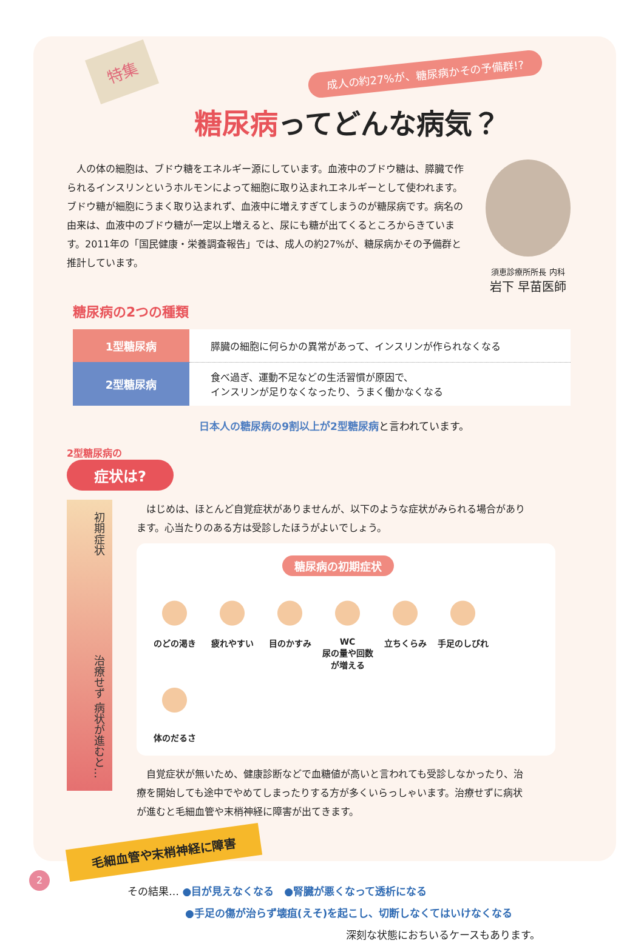特集
成人の約27%が、糖尿病かその予備群!?
糖尿病ってどんな病気？
　人の体の細胞は、ブドウ糖をエネルギー源にしています。血液中のブドウ糖は、膵臓で作られるインスリンというホルモンによって細胞に取り込まれエネルギーとして使われます。ブドウ糖が細胞にうまく取り込まれず、血液中に増えすぎてしまうのが糖尿病です。病名の由来は、血液中のブドウ糖が一定以上増えると、尿にも糖が出てくるところからきています。2011年の「国民健康・栄養調査報告」では、成人の約27%が、糖尿病かその予備群と推計しています。
須恵診療所所長 内科
岩下 早苗医師
糖尿病の2つの種類
| 1型糖尿病 | 膵臓の細胞に何らかの異常があって、インスリンが作られなくなる |
| 2型糖尿病 | 食べ過ぎ、運動不足などの生活習慣が原因で、 インスリンが足りなくなったり、うまく働かなくなる |
日本人の糖尿病の9割以上が2型糖尿病と言われています。
2型糖尿病の
症状は?
初期症状 治療せず 病状が進むと…
　はじめは、ほとんど自覚症状がありませんが、以下のような症状がみられる場合があります。心当たりのある方は受診したほうがよいでしょう。
糖尿病の初期症状
のどの渇き
疲れやすい
目のかすみ
WC
尿の量や回数が増える
立ちくらみ
手足のしびれ
体のだるさ
　自覚症状が無いため、健康診断などで血糖値が高いと言われても受診しなかったり、治療を開始しても途中でやめてしまったりする方が多くいらっしゃいます。治療せずに病状が進むと毛細血管や末梢神経に障害が出てきます。
毛細血管や末梢神経に障害
その結果… ●目が見えなくなる　●腎臓が悪くなって透析になる
●手足の傷が治らず壊疽(えそ)を起こし、切断しなくてはいけなくなる
深刻な状態におちいるケースもあります。
2